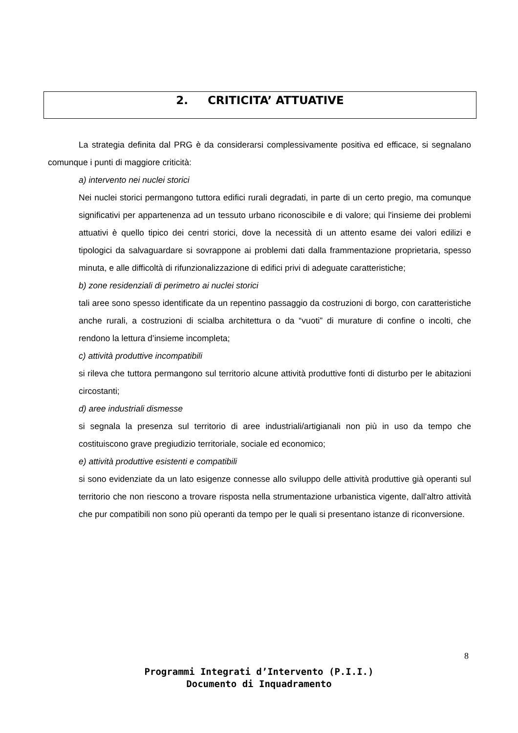2. CRITICITA’ ATTUATIVE
La strategia definita dal PRG è da considerarsi complessivamente positiva ed efficace, si segnalano comunque i punti di maggiore criticità:
a) intervento nei nuclei storici
Nei nuclei storici permangono tuttora edifici rurali degradati, in parte di un certo pregio, ma comunque significativi per appartenenza ad un tessuto urbano riconoscibile e di valore; qui l'insieme dei problemi attuativi è quello tipico dei centri storici, dove la necessità di un attento esame dei valori edilizi e tipologici da salvaguardare si sovrappone ai problemi dati dalla frammentazione proprietaria, spesso minuta, e alle difficoltà di rifunzionalizzazione di edifici privi di adeguate caratteristiche;
b) zone residenziali di perimetro ai nuclei storici
tali aree sono spesso identificate da un repentino passaggio da costruzioni di borgo, con caratteristiche anche rurali, a costruzioni di scialba architettura o da “vuoti” di murature di confine o incolti, che rendono la lettura d’insieme incompleta;
c) attività produttive incompatibili
si rileva che tuttora permangono sul territorio alcune attività produttive fonti di disturbo per le abitazioni circostanti;
d) aree industriali dismesse
si segnala la presenza sul territorio di aree industriali/artigianali non più in uso da tempo che costituiscono grave pregiudizio territoriale, sociale ed economico;
e) attività produttive esistenti e compatibili
si sono evidenziate da un lato esigenze connesse allo sviluppo delle attività produttive già operanti sul territorio che non riescono a trovare risposta nella strumentazione urbanistica vigente, dall’altro attività che pur compatibili non sono più operanti da tempo per le quali si presentano istanze di riconversione.
8
Programmi Integrati d’Intervento (P.I.I.)
Documento di Inquadramento